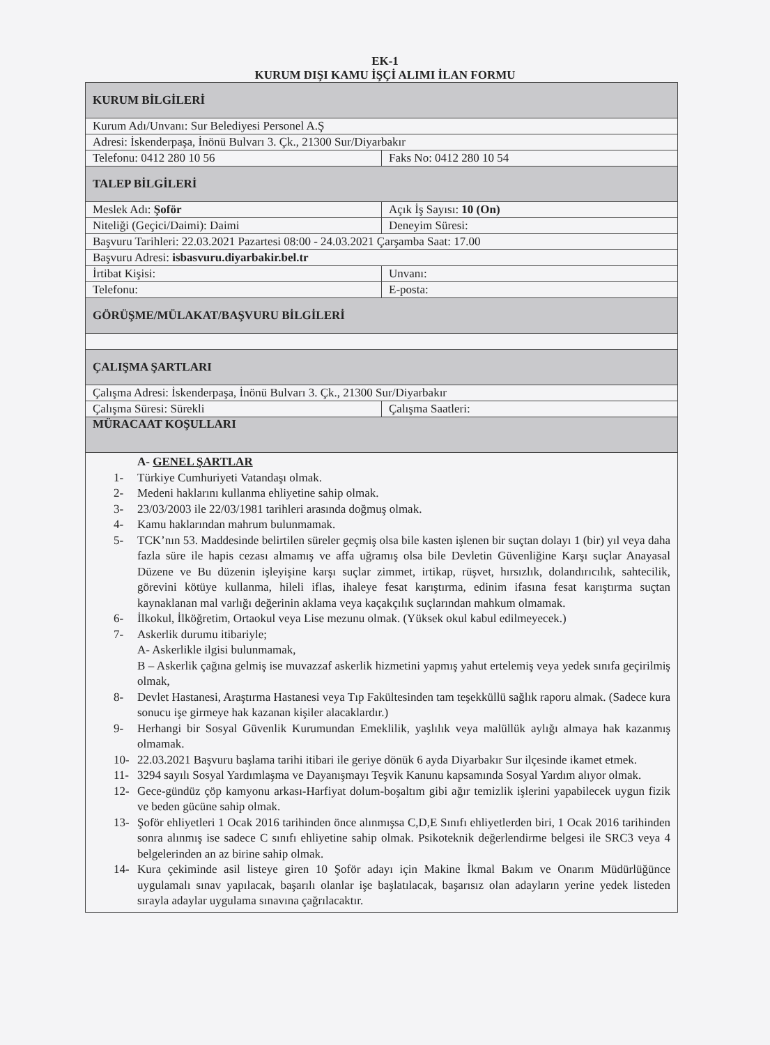EK-1
KURUM DIŞI KAMU İŞÇİ ALIMI İLAN FORMU
| KURUM BİLGİLERİ | |
| Kurum Adı/Unvanı: Sur Belediyesi Personel A.Ş | |
| Adresi: İskenderpaşa, İnönü Bulvarı 3. Çk., 21300 Sur/Diyarbakır | |
| Telefonu: 0412 280 10 56 | Faks No: 0412 280 10 54 |
| TALEP BİLGİLERİ | |
| Meslek Adı: Şoför | Açık İş Sayısı: 10 (On) |
| Niteliği (Geçici/Daimi): Daimi | Deneyim Süresi: |
| Başvuru Tarihleri: 22.03.2021 Pazartesi 08:00 - 24.03.2021 Çarşamba Saat: 17.00 | |
| Başvuru Adresi: isbasvuru.diyarbakir.bel.tr | |
| İrtibat Kişisi: | Unvanı: |
| Telefonu: | E-posta: |
| GÖRÜŞME/MÜLAKAT/BAŞVURU BİLGİLERİ | |
| ÇALIŞMA ŞARTLARI | |
| Çalışma Adresi: İskenderpaşa, İnönü Bulvarı 3. Çk., 21300 Sur/Diyarbakır | |
| Çalışma Süresi: Sürekli | Çalışma Saatleri: |
| MÜRACAAT KOŞULLARI | |
| A- GENEL ŞARTLAR 1- Türkiye Cumhuriyeti Vatandaşı olmak. 2- Medeni haklarını kullanma ehliyetine sahip olmak. 3- 23/03/2003 ile 22/03/1981 tarihleri arasında doğmuş olmak. 4- Kamu haklarından mahrum bulunmamak. 5- TCK’nın 53. Maddesinde belirtilen süreler geçmiş olsa bile kasten işlenen bir suçtan dolayı 1 (bir) yıl veya daha fazla süre ile hapis cezası almamış ve affa uğramış olsa bile Devletin Güvenliğine Karşı suçlar Anayasal Düzene ve Bu düzenin işleyişine karşı suçlar zimmet, irtikap, rüşvet, hırsızlık, dolandırıcılık, sahtecilik, görevini kötüye kullanma, hileli iflas, ihaleye fesat karıştırma, edinim ifasına fesat karıştırma suçtan kaynaklanan mal varlığı değerinin aklama veya kaçakçılık suçlarından mahkum olmamak. 6- İlkokul, İlköğretim, Ortaokul veya Lise mezunu olmak. (Yüksek okul kabul edilmeyecek.) 7- Askerlik durumu itibariyle; A- Askerlikle ilgisi bulunmamak, B – Askerlik çağına gelmiş ise muvazzaf askerlik hizmetini yapmış yahut ertelemiş veya yedek sınıfa geçirilmiş olmak, 8- Devlet Hastanesi, Araştırma Hastanesi veya Tıp Fakültesinden tam teşekküllü sağlık raporu almak. (Sadece kura sonucu işe girmeye hak kazanan kişiler alacaklardır.) 9- Herhangi bir Sosyal Güvenlik Kurumundan Emeklilik, yaşlılık veya malüllük aylığı almaya hak kazanmış olmamak. 10- 22.03.2021 Başvuru başlama tarihi itibari ile geriye dönük 6 ayda Diyarbakır Sur ilçesinde ikamet etmek. 11- 3294 sayılı Sosyal Yardımlaşma ve Dayanışmayı Teşvik Kanunu kapsamında Sosyal Yardım alıyor olmak. 12- Gece-gündüz çöp kamyonu arkası-Harfiyat dolum-boşaltım gibi ağır temizlik işlerini yapabilecek uygun fizik ve beden gücüne sahip olmak. 13- Şoför ehliyetleri 1 Ocak 2016 tarihinden önce alınmışsa C,D,E Sınıfı ehliyetlerden biri, 1 Ocak 2016 tarihinden sonra alınmış ise sadece C sınıfı ehliyetine sahip olmak. Psikoteknik değerlendirme belgesi ile SRC3 veya 4 belgelerinden an az birine sahip olmak. 14- Kura çekiminde asil listeye giren 10 Şoför adayı için Makine İkmal Bakım ve Onarım Müdürlüğünce uygulamalı sınav yapılacak, başarılı olanlar işe başlatılacak, başarısız olan adayların yerine yedek listeden sırayla adaylar uygulama sınavına çağrılacaktır. | |